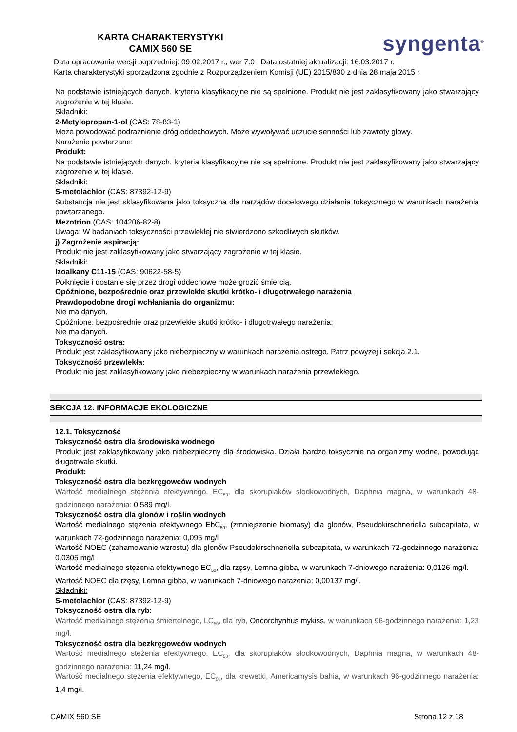KARTA CHARAKTERYSTYKI
CAMIX 560 SE
syngenta<sup>®</sup>
Data opracowania wersji poprzedniej: 09.02.2017 r., wer 7.0 Data ostatniej aktualizacji: 16.03.2017 r.
Karta charakterystyki sporządzona zgodnie z Rozporządzeniem Komisji (UE) 2015/830 z dnia 28 maja 2015 r
Na podstawie istniejących danych, kryteria klasyfikacyjne nie są spełnione. Produkt nie jest zaklasyfikowany jako stwarzający zagrożenie w tej klasie.
Składniki:
2-Metylopropan-1-ol (CAS: 78-83-1)
Może powodować podrażnienie dróg oddechowych. Może wywoływać uczucie senności lub zawroty głowy.
Narażenie powtarzane:
Produkt:
Na podstawie istniejących danych, kryteria klasyfikacyjne nie są spełnione. Produkt nie jest zaklasyfikowany jako stwarzający zagrożenie w tej klasie.
Składniki:
S-metolachlor (CAS: 87392-12-9)
Substancja nie jest sklasyfikowana jako toksyczna dla narządów docelowego działania toksycznego w warunkach narażenia powtarzanego.
Mezotrion (CAS: 104206-82-8)
Uwaga: W badaniach toksyczności przewlekłej nie stwierdzono szkodliwych skutków.
j) Zagrożenie aspiracją:
Produkt nie jest zaklasyfikowany jako stwarzający zagrożenie w tej klasie.
Składniki:
Izoalkany C11-15 (CAS: 90622-58-5)
Połknięcie i dostanie się przez drogi oddechowe może grozić śmiercią.
Opóźnione, bezpośrednie oraz przewlekłe skutki krótko- i długotrwałego narażenia
Prawdopodobne drogi wchłaniania do organizmu:
Nie ma danych.
Opóźnione, bezpośrednie oraz przewlekłe skutki krótko- i długotrwałego narażenia:
Nie ma danych.
Toksyczność ostra:
Produkt jest zaklasyfikowany jako niebezpieczny w warunkach narażenia ostrego. Patrz powyżej i sekcja 2.1.
Toksyczność przewlekła:
Produkt nie jest zaklasyfikowany jako niebezpieczny w warunkach narażenia przewlekłego.
SEKCJA 12: INFORMACJE EKOLOGICZNE
12.1. Toksyczność
Toksyczność ostra dla środowiska wodnego
Produkt jest zaklasyfikowany jako niebezpieczny dla środowiska. Działa bardzo toksycznie na organizmy wodne, powodując długotrwałe skutki.
Produkt:
Toksyczność ostra dla bezkręgowców wodnych
Wartość medialnego stężenia efektywnego, EC<sub>50</sub>, dla skorupiaków słodkowodnych, Daphnia magna, w warunkach 48-godzinnego narażenia: 0,589 mg/l.
Toksyczność ostra dla glonów i roślin wodnych
Wartość medialnego stężenia efektywnego EbC<sub>50</sub>, (zmniejszenie biomasy) dla glonów, Pseudokirschneriella subcapitata, w warunkach 72-godzinnego narażenia: 0,095 mg/l
Wartość NOEC (zahamowanie wzrostu) dla glonów Pseudokirschneriella subcapitata, w warunkach 72-godzinnego narażenia: 0,0305 mg/l
Wartość medialnego stężenia efektywnego EC<sub>50</sub>, dla rzęsy, Lemna gibba, w warunkach 7-dniowego narażenia: 0,0126 mg/l.
Wartość NOEC dla rzęsy, Lemna gibba, w warunkach 7-dniowego narażenia: 0,00137 mg/l.
Składniki:
S-metolachlor (CAS: 87392-12-9)
Toksyczność ostra dla ryb:
Wartość medialnego stężenia śmiertelnego, LC<sub>50</sub>, dla ryb, Oncorchynhus mykiss, w warunkach 96-godzinnego narażenia: 1,23 mg/l.
Toksyczność ostra dla bezkręgowców wodnych
Wartość medialnego stężenia efektywnego, EC<sub>50</sub>, dla skorupiaków słodkowodnych, Daphnia magna, w warunkach 48-godzinnego narażenia: 11,24 mg/l.
Wartość medialnego stężenia efektywnego, EC<sub>50</sub>, dla krewetki, Americamysis bahia, w warunkach 96-godzinnego narażenia: 1,4 mg/l.
CAMIX 560 SE Strona 12 z 18